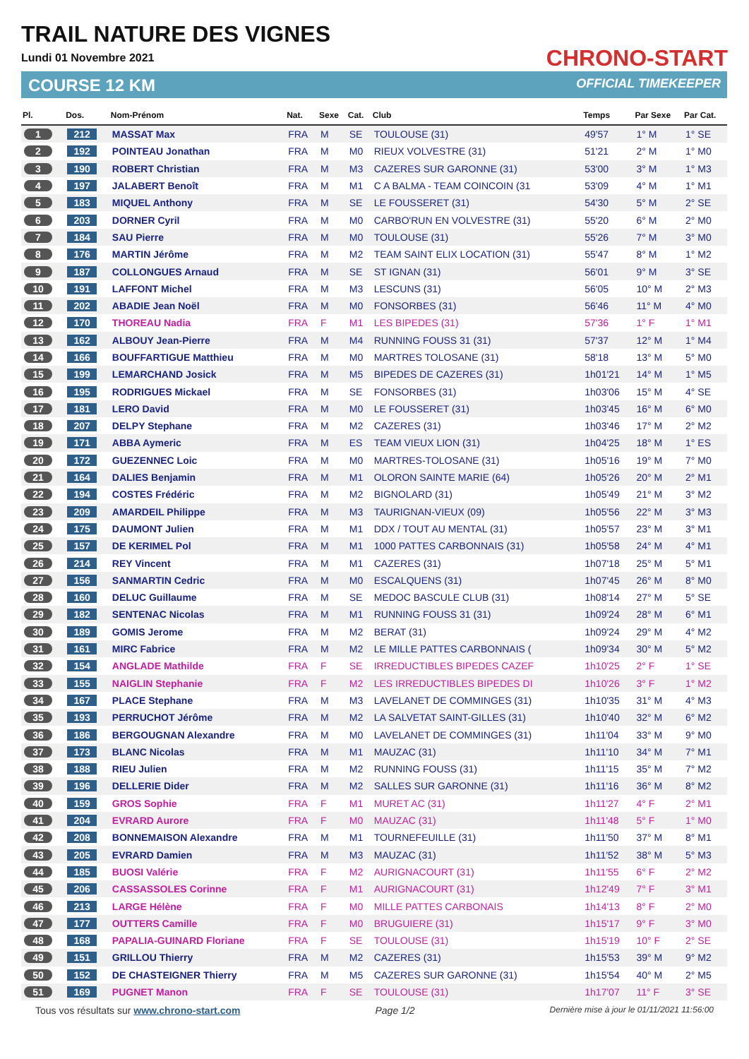TRAIL NATURE DES VIGNES
Lundi 01 Novembre 2021
COURSE 12 KM
CHRONO-START
OFFICIAL TIMEKEEPER
| Pl. | Dos. | Nom-Prénom | Nat. | Sexe | Cat. | Club | Temps | Par Sexe | Par Cat. |
| --- | --- | --- | --- | --- | --- | --- | --- | --- | --- |
| 1 | 212 | MASSAT Max | FRA | M | SE | TOULOUSE (31) | 49'57 | 1° M | 1° SE |
| 2 | 192 | POINTEAU Jonathan | FRA | M | M0 | RIEUX VOLVESTRE (31) | 51'21 | 2° M | 1° M0 |
| 3 | 190 | ROBERT Christian | FRA | M | M3 | CAZERES SUR GARONNE (31) | 53'00 | 3° M | 1° M3 |
| 4 | 197 | JALABERT Benoît | FRA | M | M1 | C A BALMA - TEAM COINCOIN (31 | 53'09 | 4° M | 1° M1 |
| 5 | 183 | MIQUEL Anthony | FRA | M | SE | LE FOUSSERET (31) | 54'30 | 5° M | 2° SE |
| 6 | 203 | DORNER Cyril | FRA | M | M0 | CARBO'RUN EN VOLVESTRE (31) | 55'20 | 6° M | 2° M0 |
| 7 | 184 | SAU Pierre | FRA | M | M0 | TOULOUSE (31) | 55'26 | 7° M | 3° M0 |
| 8 | 176 | MARTIN Jérôme | FRA | M | M2 | TEAM SAINT ELIX LOCATION (31) | 55'47 | 8° M | 1° M2 |
| 9 | 187 | COLLONGUES Arnaud | FRA | M | SE | ST IGNAN (31) | 56'01 | 9° M | 3° SE |
| 10 | 191 | LAFFONT Michel | FRA | M | M3 | LESCUNS (31) | 56'05 | 10° M | 2° M3 |
| 11 | 202 | ABADIE Jean Noël | FRA | M | M0 | FONSORBES (31) | 56'46 | 11° M | 4° M0 |
| 12 | 170 | THOREAU Nadia | FRA | F | M1 | LES BIPEDES (31) | 57'36 | 1° F | 1° M1 |
| 13 | 162 | ALBOUY Jean-Pierre | FRA | M | M4 | RUNNING FOUSS 31 (31) | 57'37 | 12° M | 1° M4 |
| 14 | 166 | BOUFFARTIGUE Matthieu | FRA | M | M0 | MARTRES TOLOSANE (31) | 58'18 | 13° M | 5° M0 |
| 15 | 199 | LEMARCHAND Josick | FRA | M | M5 | BIPEDES DE CAZERES (31) | 1h01'21 | 14° M | 1° M5 |
| 16 | 195 | RODRIGUES Mickael | FRA | M | SE | FONSORBES (31) | 1h03'06 | 15° M | 4° SE |
| 17 | 181 | LERO David | FRA | M | M0 | LE FOUSSERET (31) | 1h03'45 | 16° M | 6° M0 |
| 18 | 207 | DELPY Stephane | FRA | M | M2 | CAZERES (31) | 1h03'46 | 17° M | 2° M2 |
| 19 | 171 | ABBA Aymeric | FRA | M | ES | TEAM VIEUX LION (31) | 1h04'25 | 18° M | 1° ES |
| 20 | 172 | GUEZENNEC Loic | FRA | M | M0 | MARTRES-TOLOSANE (31) | 1h05'16 | 19° M | 7° M0 |
| 21 | 164 | DALIES Benjamin | FRA | M | M1 | OLORON SAINTE MARIE (64) | 1h05'26 | 20° M | 2° M1 |
| 22 | 194 | COSTES Frédéric | FRA | M | M2 | BIGNOLARD (31) | 1h05'49 | 21° M | 3° M2 |
| 23 | 209 | AMARDEIL Philippe | FRA | M | M3 | TAURIGNAN-VIEUX (09) | 1h05'56 | 22° M | 3° M3 |
| 24 | 175 | DAUMONT Julien | FRA | M | M1 | DDX / TOUT AU MENTAL (31) | 1h05'57 | 23° M | 3° M1 |
| 25 | 157 | DE KERIMEL Pol | FRA | M | M1 | 1000 PATTES CARBONNAIS (31) | 1h05'58 | 24° M | 4° M1 |
| 26 | 214 | REY Vincent | FRA | M | M1 | CAZERES (31) | 1h07'18 | 25° M | 5° M1 |
| 27 | 156 | SANMARTIN Cedric | FRA | M | M0 | ESCALQUENS (31) | 1h07'45 | 26° M | 8° M0 |
| 28 | 160 | DELUC Guillaume | FRA | M | SE | MEDOC BASCULE CLUB (31) | 1h08'14 | 27° M | 5° SE |
| 29 | 182 | SENTENAC Nicolas | FRA | M | M1 | RUNNING FOUSS 31 (31) | 1h09'24 | 28° M | 6° M1 |
| 30 | 189 | GOMIS Jerome | FRA | M | M2 | BERAT (31) | 1h09'24 | 29° M | 4° M2 |
| 31 | 161 | MIRC Fabrice | FRA | M | M2 | LE MILLE PATTES CARBONNAIS ( | 1h09'34 | 30° M | 5° M2 |
| 32 | 154 | ANGLADE Mathilde | FRA | F | SE | IRREDUCTIBLES BIPEDES CAZEF | 1h10'25 | 2° F | 1° SE |
| 33 | 155 | NAIGLIN Stephanie | FRA | F | M2 | LES IRREDUCTIBLES BIPEDES DI | 1h10'26 | 3° F | 1° M2 |
| 34 | 167 | PLACE Stephane | FRA | M | M3 | LAVELANET DE COMMINGES (31) | 1h10'35 | 31° M | 4° M3 |
| 35 | 193 | PERRUCHOT Jérôme | FRA | M | M2 | LA SALVETAT SAINT-GILLES (31) | 1h10'40 | 32° M | 6° M2 |
| 36 | 186 | BERGOUGNAN Alexandre | FRA | M | M0 | LAVELANET DE COMMINGES (31) | 1h11'04 | 33° M | 9° M0 |
| 37 | 173 | BLANC Nicolas | FRA | M | M1 | MAUZAC (31) | 1h11'10 | 34° M | 7° M1 |
| 38 | 188 | RIEU Julien | FRA | M | M2 | RUNNING FOUSS (31) | 1h11'15 | 35° M | 7° M2 |
| 39 | 196 | DELLERIE Dider | FRA | M | M2 | SALLES SUR GARONNE (31) | 1h11'16 | 36° M | 8° M2 |
| 40 | 159 | GROS Sophie | FRA | F | M1 | MURET AC (31) | 1h11'27 | 4° F | 2° M1 |
| 41 | 204 | EVRARD Aurore | FRA | F | M0 | MAUZAC (31) | 1h11'48 | 5° F | 1° M0 |
| 42 | 208 | BONNEMAISON Alexandre | FRA | M | M1 | TOURNEFEUILLE (31) | 1h11'50 | 37° M | 8° M1 |
| 43 | 205 | EVRARD Damien | FRA | M | M3 | MAUZAC (31) | 1h11'52 | 38° M | 5° M3 |
| 44 | 185 | BUOSI Valérie | FRA | F | M2 | AURIGNACOURT (31) | 1h11'55 | 6° F | 2° M2 |
| 45 | 206 | CASSASSOLES Corinne | FRA | F | M1 | AURIGNACOURT (31) | 1h12'49 | 7° F | 3° M1 |
| 46 | 213 | LARGE Hélène | FRA | F | M0 | MILLE PATTES CARBONAIS | 1h14'13 | 8° F | 2° M0 |
| 47 | 177 | OUTTERS Camille | FRA | F | M0 | BRUGUIERE (31) | 1h15'17 | 9° F | 3° M0 |
| 48 | 168 | PAPALIA-GUINARD Floriane | FRA | F | SE | TOULOUSE (31) | 1h15'19 | 10° F | 2° SE |
| 49 | 151 | GRILLOU Thierry | FRA | M | M2 | CAZERES (31) | 1h15'53 | 39° M | 9° M2 |
| 50 | 152 | DE CHASTEIGNER Thierry | FRA | M | M5 | CAZERES SUR GARONNE (31) | 1h15'54 | 40° M | 2° M5 |
| 51 | 169 | PUGNET Manon | FRA | F | SE | TOULOUSE (31) | 1h17'07 | 11° F | 3° SE |
Tous vos résultats sur www.chrono-start.com Page 1/2 Dernière mise à jour le 01/11/2021 11:56:00